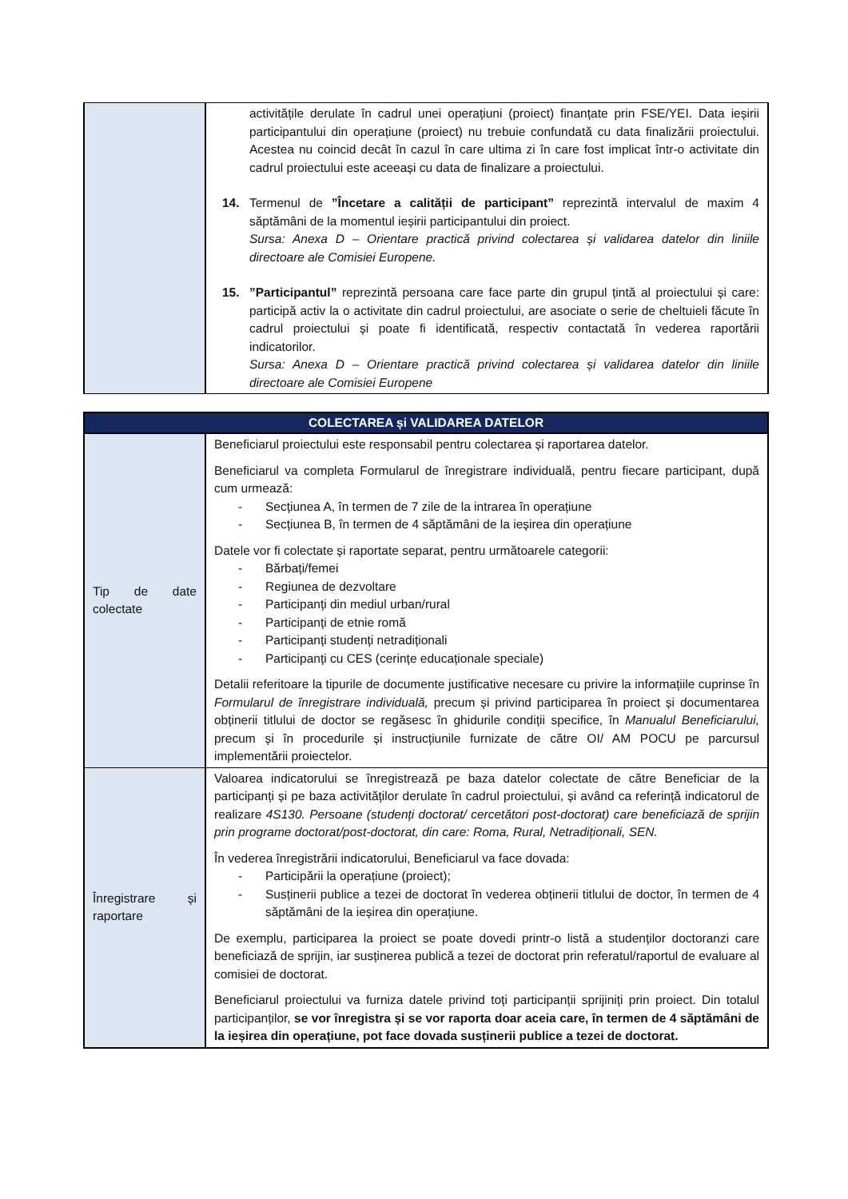| | activitățile derulate în cadrul unei operațiuni (proiect) finanțate prin FSE/YEI. Data ieșirii participantului din operațiune (proiect) nu trebuie confundată cu data finalizării proiectului. Acestea nu coincid decât în cazul în care ultima zi în care fost implicat într-o activitate din cadrul proiectului este aceeași cu data de finalizare a proiectului. 14. Termenul de ”Încetare a calității de participant” reprezintă intervalul de maxim 4 săptămâni de la momentul ieșirii participantului din proiect. Sursa: Anexa D – Orientare practică privind colectarea și validarea datelor din liniile directoare ale Comisiei Europene. 15. ”Participantul” reprezintă persoana care face parte din grupul țintă al proiectului și care: participă activ la o activitate din cadrul proiectului, are asociate o serie de cheltuieli făcute în cadrul proiectului și poate fi identificată, respectiv contactată în vederea raportării indicatorilor. Sursa: Anexa D – Orientare practică privind colectarea și validarea datelor din liniile directoare ale Comisiei Europene |
| COLECTAREA și VALIDAREA DATELOR | |
| --- | --- |
| Tip de date colectate | Beneficiarul proiectului este responsabil pentru colectarea și raportarea datelor. Beneficiarul va completa Formularul de înregistrare individuală, pentru fiecare participant, după cum urmează: - Secțiunea A, în termen de 7 zile de la intrarea în operațiune - Secțiunea B, în termen de 4 săptămâni de la ieșirea din operațiune Datele vor fi colectate și raportate separat, pentru următoarele categorii: - Bărbați/femei - Regiunea de dezvoltare - Participanți din mediul urban/rural - Participanți de etnie romă - Participanți studenți netradiționali - Participanți cu CES (cerințe educaționale speciale) Detalii referitoare la tipurile de documente justificative necesare cu privire la informațiile cuprinse în Formularul de înregistrare individuală, precum și privind participarea în proiect și documentarea obținerii titlului de doctor se regăsesc în ghidurile condiții specifice, în Manualul Beneficiarului, precum și în procedurile și instrucțiunile furnizate de către OI/ AM POCU pe parcursul implementării proiectelor. |
| Înregistrare și raportare | Valoarea indicatorului se înregistrează pe baza datelor colectate de către Beneficiar de la participanți și pe baza activităților derulate în cadrul proiectului, și având ca referință indicatorul de realizare 4S130. Persoane (studenți doctorat/ cercetători post-doctorat) care beneficiază de sprijin prin programe doctorat/post-doctorat, din care: Roma, Rural, Netradiționali, SEN. În vederea înregistrării indicatorului, Beneficiarul va face dovada: - Participării la operațiune (proiect); - Susținerii publice a tezei de doctorat în vederea obținerii titlului de doctor, în termen de 4 săptămâni de la ieșirea din operațiune. De exemplu, participarea la proiect se poate dovedi printr-o listă a studenților doctoranzi care beneficiază de sprijin, iar susținerea publică a tezei de doctorat prin referatul/raportul de evaluare al comisiei de doctorat. Beneficiarul proiectului va furniza datele privind toți participanții sprijiniți prin proiect. Din totalul participanților, se vor înregistra și se vor raporta doar aceia care, în termen de 4 săptămâni de la ieșirea din operațiune, pot face dovada susținerii publice a tezei de doctorat. |